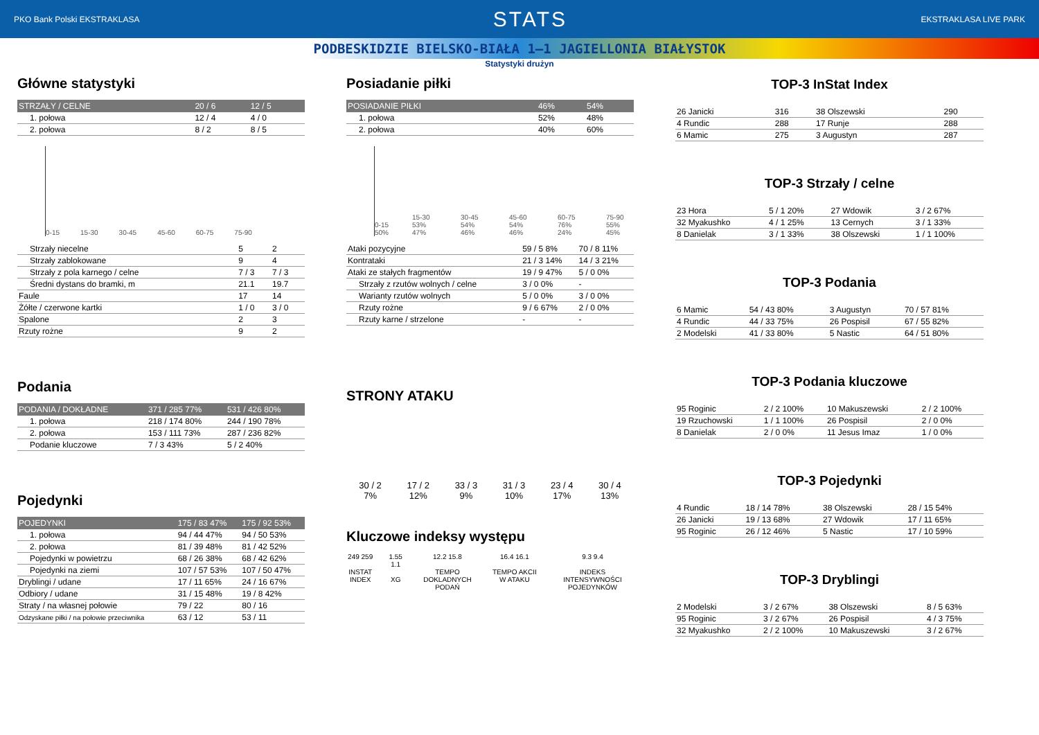PKO Bank Polski EKSTRAKLASA STATS EKSTRAKLASA LIVE PARK
PODBESKIDZIE BIELSKO-BIAŁA 1–1 JAGIELLONIA BIAŁYSTOK
Statystyki drużyn
Główne statystyki
| STRZAŁY / CELNE | 20 / 6 | 12 / 5 |
| --- | --- | --- |
| 1. połowa | 12 / 4 | 4 / 0 |
| 2. połowa | 8 / 2 | 8 / 5 |
0-15 15-30 30-45 45-60 60-75 75-90
| Strzały niecelne | 5 | 2 |
| Strzały zablokowane | 9 | 4 |
| Strzały z pola karnego / celne | 7 / 3 | 7 / 3 |
| Średni dystans do bramki, m | 21.1 | 19.7 |
| Faule | 17 | 14 |
| Żółte / czerwone kartki | 1 / 0 | 3 / 0 |
| Spalone | 2 | 3 |
| Rzuty rożne | 9 | 2 |
Podania
| PODANIA / DOKŁADNE | 371 / 285 77% | 531 / 426 80% |
| --- | --- | --- |
| 1. połowa | 218 / 174 80% | 244 / 190 78% |
| 2. połowa | 153 / 111 73% | 287 / 236 82% |
| Podanie kluczowe | 7 / 3 43% | 5 / 2 40% |
Pojedynki
| POJEDYNKI | 175 / 83 47% | 175 / 92 53% |
| --- | --- | --- |
| 1. połowa | 94 / 44 47% | 94 / 50 53% |
| 2. połowa | 81 / 39 48% | 81 / 42 52% |
| Pojedynki w powietrzu | 68 / 26 38% | 68 / 42 62% |
| Pojedynki na ziemi | 107 / 57 53% | 107 / 50 47% |
| Dryblingi / udane | 17 / 11 65% | 24 / 16 67% |
| Odbiory / udane | 31 / 15 48% | 19 / 8 42% |
| Straty / na własnej połowie | 79 / 22 | 80 / 16 |
| Odzyskane piłki / na połowie przeciwnika | 63 / 12 | 53 / 11 |
Posiadanie piłki
| POSIADANIE PIŁKI | 46% | 54% |
| --- | --- | --- |
| 1. połowa | 52% | 48% |
| 2. połowa | 40% | 60% |
0-15 50% 15-30 53% 47% 30-45 54% 46% 45-60 54% 46% 60-75 76% 24% 75-90 55% 45%
| Ataki pozycyjne | 59 / 5 8% | 70 / 8 11% |
| Kontrataki | 21 / 3 14% | 14 / 3 21% |
| Ataki ze stałych fragmentów | 19 / 9 47% | 5 / 0 0% |
| Strzały z rzutów wolnych / celne | 3 / 0 0% | - |
| Warianty rzutów wolnych | 5 / 0 0% | 3 / 0 0% |
| Rzuty rożne | 9 / 6 67% | 2 / 0 0% |
| Rzuty karne / strzelone | - | - |
STRONY ATAKU
30 / 2
7% 17 / 2
12% 33 / 3
9% 31 / 3
10% 23 / 4
17% 30 / 4
13%
Kluczowe indeksy występu
249 259
INSTAT INDEX 1.55 1.1
XG 12.2 15.8
TEMPO DOKLADNYCH PODAŃ 16.4 16.1
TEMPO AKCII W ATAKU 9.3 9.4
INDEKS INTENSYWNOŚCI POJEDYNKÓW
TOP-3 InStat Index
| 26 Janicki | 316 | 38 Olszewski | 290 |
| 4 Rundic | 288 | 17 Runje | 288 |
| 6 Mamic | 275 | 3 Augustyn | 287 |
TOP-3 Strzały / celne
| 23 Hora | 5 / 1 20% | 27 Wdowik | 3 / 2 67% |
| 32 Myakushko | 4 / 1 25% | 13 Cernych | 3 / 1 33% |
| 8 Danielak | 3 / 1 33% | 38 Olszewski | 1 / 1 100% |
TOP-3 Podania
| 6 Mamic | 54 / 43 80% | 3 Augustyn | 70 / 57 81% |
| 4 Rundic | 44 / 33 75% | 26 Pospisil | 67 / 55 82% |
| 2 Modelski | 41 / 33 80% | 5 Nastic | 64 / 51 80% |
TOP-3 Podania kluczowe
| 95 Roginic | 2 / 2 100% | 10 Makuszewski | 2 / 2 100% |
| 19 Rzuchowski | 1 / 1 100% | 26 Pospisil | 2 / 0 0% |
| 8 Danielak | 2 / 0 0% | 11 Jesus Imaz | 1 / 0 0% |
TOP-3 Pojedynki
| 4 Rundic | 18 / 14 78% | 38 Olszewski | 28 / 15 54% |
| 26 Janicki | 19 / 13 68% | 27 Wdowik | 17 / 11 65% |
| 95 Roginic | 26 / 12 46% | 5 Nastic | 17 / 10 59% |
TOP-3 Dryblingi
| 2 Modelski | 3 / 2 67% | 38 Olszewski | 8 / 5 63% |
| 95 Roginic | 3 / 2 67% | 26 Pospisil | 4 / 3 75% |
| 32 Myakushko | 2 / 2 100% | 10 Makuszewski | 3 / 2 67% |